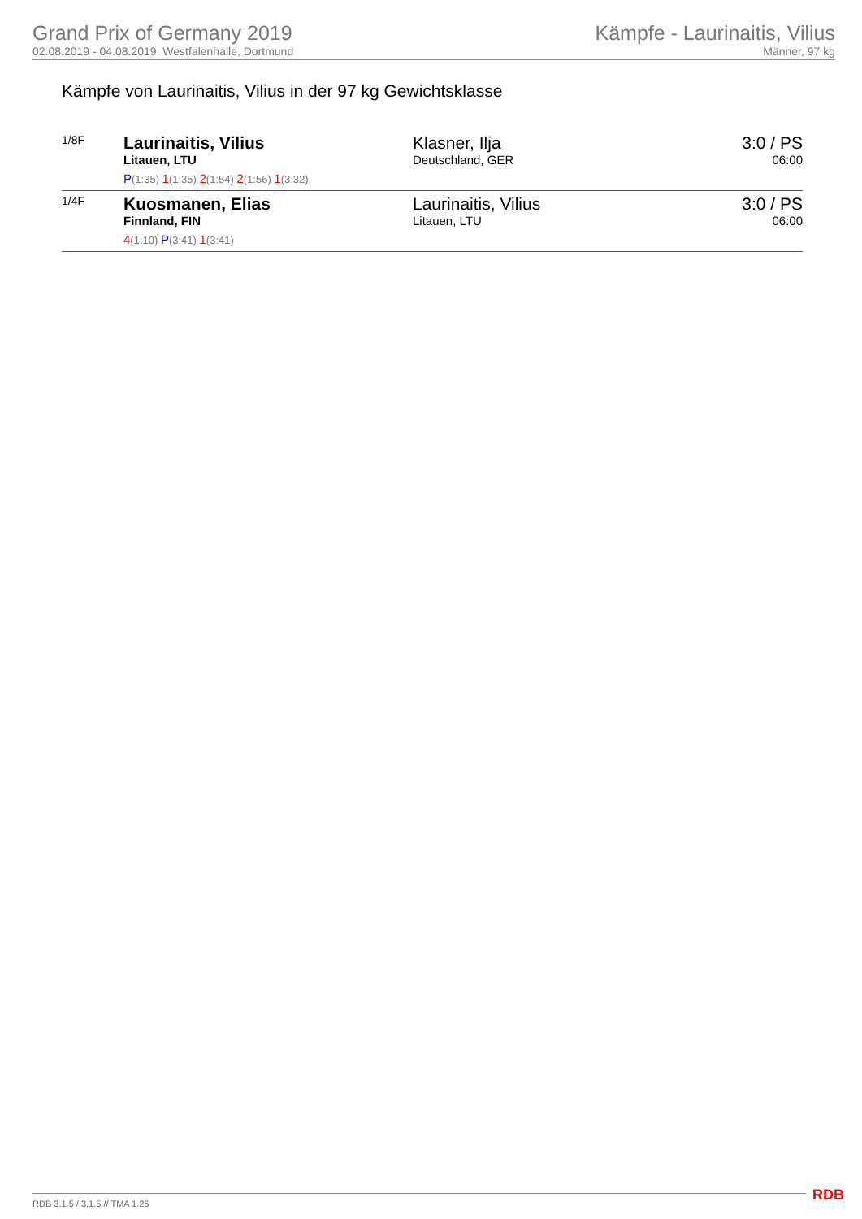Grand Prix of Germany 2019
02.08.2019 - 04.08.2019, Westfalenhalle, Dortmund
Kämpfe - Laurinaitis, Vilius
Männer, 97 kg
Kämpfe von Laurinaitis, Vilius in der 97 kg Gewichtsklasse
| 1/8F | Laurinaitis, Vilius Litauen, LTU P (1:35) 1 (1:35) 2 (1:54) 2 (1:56) 1 (3:32) | Klasner, Ilja Deutschland, GER | 3:0 / PS 06:00 |
| 1/4F | Kuosmanen, Elias Finnland, FIN 4 (1:10) P (3:41) 1 (3:41) | Laurinaitis, Vilius Litauen, LTU | 3:0 / PS 06:00 |
RDB 3.1.5 / 3.1.5 // TMA 1.26 RDB